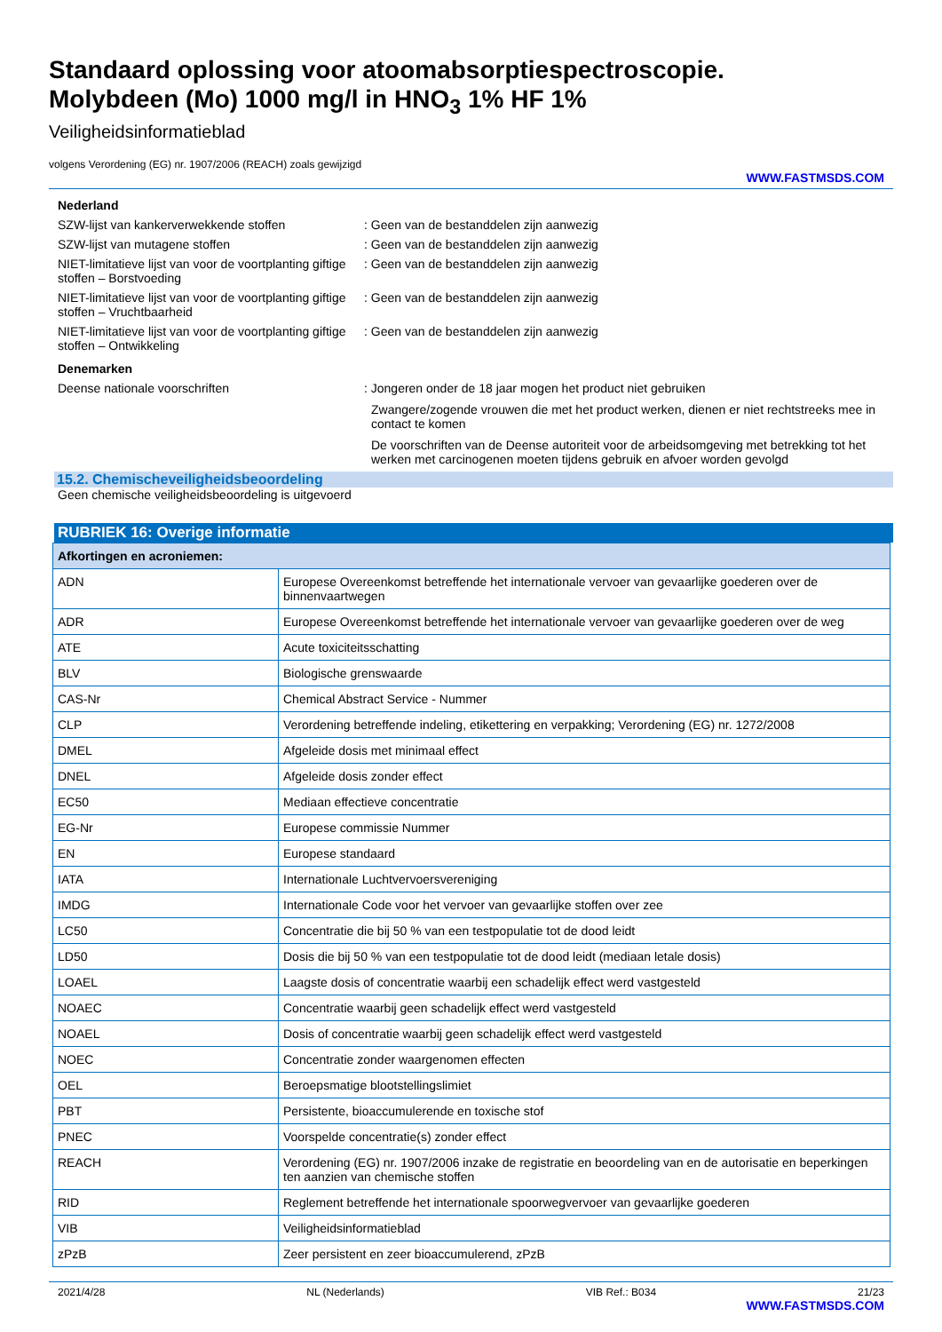Standaard oplossing voor atoomabsorptiespectroscopie.
Molybdeen (Mo) 1000 mg/l in HNO<sub>3</sub> 1% HF 1%
Veiligheidsinformatieblad
volgens Verordening (EG) nr. 1907/2006 (REACH) zoals gewijzigd
WWW.FASTMSDS.COM
Nederland
SZW-lijst van kankerverwekkende stoffen : Geen van de bestanddelen zijn aanwezig
SZW-lijst van mutagene stoffen : Geen van de bestanddelen zijn aanwezig
NIET-limitatieve lijst van voor de voortplanting giftige stoffen – Borstvoeding
: Geen van de bestanddelen zijn aanwezig
NIET-limitatieve lijst van voor de voortplanting giftige stoffen – Vruchtbaarheid
: Geen van de bestanddelen zijn aanwezig
NIET-limitatieve lijst van voor de voortplanting giftige stoffen – Ontwikkeling
: Geen van de bestanddelen zijn aanwezig
Denemarken
Deense nationale voorschriften : Jongeren onder de 18 jaar mogen het product niet gebruiken
Zwangere/zogende vrouwen die met het product werken, dienen er niet rechtstreeks mee in contact te komen
De voorschriften van de Deense autoriteit voor de arbeidsomgeving met betrekking tot het werken met carcinogenen moeten tijdens gebruik en afvoer worden gevolgd
15.2. Chemischeveiligheidsbeoordeling
Geen chemische veiligheidsbeoordeling is uitgevoerd
RUBRIEK 16: Overige informatie
| Afkortingen en acroniemen: | |
| --- | --- |
| ADN | Europese Overeenkomst betreffende het internationale vervoer van gevaarlijke goederen over de binnenvaartwegen |
| ADR | Europese Overeenkomst betreffende het internationale vervoer van gevaarlijke goederen over de weg |
| ATE | Acute toxiciteitsschatting |
| BLV | Biologische grenswaarde |
| CAS-Nr | Chemical Abstract Service - Nummer |
| CLP | Verordening betreffende indeling, etikettering en verpakking; Verordening (EG) nr. 1272/2008 |
| DMEL | Afgeleide dosis met minimaal effect |
| DNEL | Afgeleide dosis zonder effect |
| EC50 | Mediaan effectieve concentratie |
| EG-Nr | Europese commissie Nummer |
| EN | Europese standaard |
| IATA | Internationale Luchtvervoersvereniging |
| IMDG | Internationale Code voor het vervoer van gevaarlijke stoffen over zee |
| LC50 | Concentratie die bij 50 % van een testpopulatie tot de dood leidt |
| LD50 | Dosis die bij 50 % van een testpopulatie tot de dood leidt (mediaan letale dosis) |
| LOAEL | Laagste dosis of concentratie waarbij een schadelijk effect werd vastgesteld |
| NOAEC | Concentratie waarbij geen schadelijk effect werd vastgesteld |
| NOAEL | Dosis of concentratie waarbij geen schadelijk effect werd vastgesteld |
| NOEC | Concentratie zonder waargenomen effecten |
| OEL | Beroepsmatige blootstellingslimiet |
| PBT | Persistente, bioaccumulerende en toxische stof |
| PNEC | Voorspelde concentratie(s) zonder effect |
| REACH | Verordening (EG) nr. 1907/2006 inzake de registratie en beoordeling van en de autorisatie en beperkingen ten aanzien van chemische stoffen |
| RID | Reglement betreffende het internationale spoorwegvervoer van gevaarlijke goederen |
| VIB | Veiligheidsinformatieblad |
| zPzB | Zeer persistent en zeer bioaccumulerend, zPzB |
2021/4/28 NL (Nederlands) VIB Ref.: B034 21/23
WWW.FASTMSDS.COM